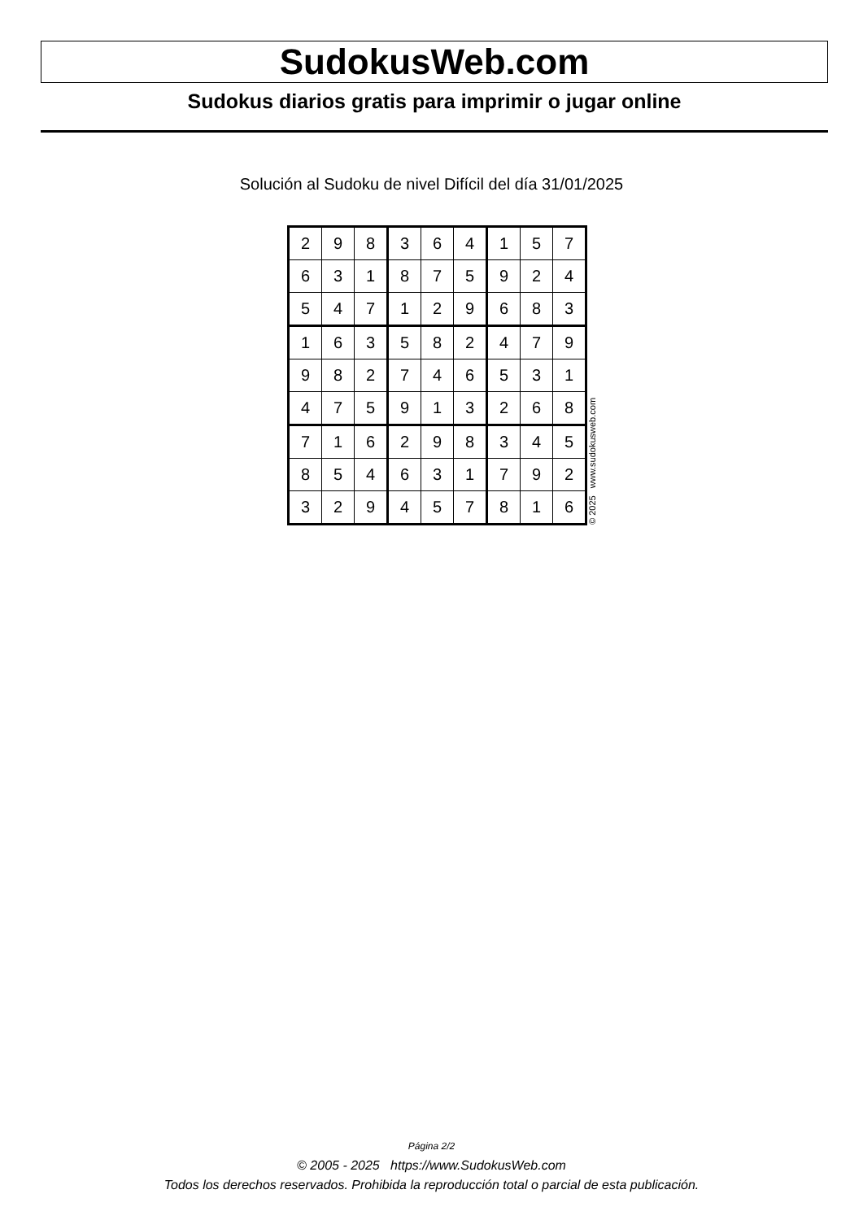SudokusWeb.com
Sudokus diarios gratis para imprimir o jugar online
Solución al Sudoku de nivel Difícil del día 31/01/2025
| 2 | 9 | 8 | 3 | 6 | 4 | 1 | 5 | 7 |
| 6 | 3 | 1 | 8 | 7 | 5 | 9 | 2 | 4 |
| 5 | 4 | 7 | 1 | 2 | 9 | 6 | 8 | 3 |
| 1 | 6 | 3 | 5 | 8 | 2 | 4 | 7 | 9 |
| 9 | 8 | 2 | 7 | 4 | 6 | 5 | 3 | 1 |
| 4 | 7 | 5 | 9 | 1 | 3 | 2 | 6 | 8 |
| 7 | 1 | 6 | 2 | 9 | 8 | 3 | 4 | 5 |
| 8 | 5 | 4 | 6 | 3 | 1 | 7 | 9 | 2 |
| 3 | 2 | 9 | 4 | 5 | 7 | 8 | 1 | 6 |
© 2025 www.sudokusweb.com
Página 2/2
© 2005 - 2025 https://www.SudokusWeb.com
Todos los derechos reservados. Prohibida la reproducción total o parcial de esta publicación.